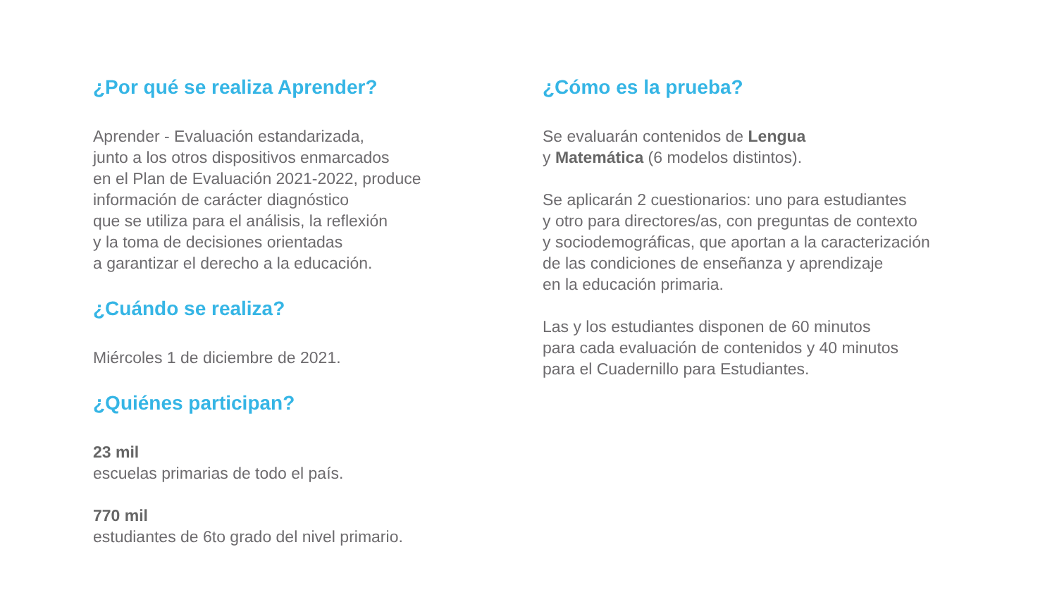¿Por qué se realiza Aprender?
Aprender - Evaluación estandarizada,
junto a los otros dispositivos enmarcados
en el Plan de Evaluación 2021-2022, produce
información de carácter diagnóstico
que se utiliza para el análisis, la reflexión
y la toma de decisiones orientadas
a garantizar el derecho a la educación.
¿Cuándo se realiza?
Miércoles 1 de diciembre de 2021.
¿Quiénes participan?
23 mil
escuelas primarias de todo el país.
770 mil
estudiantes de 6to grado del nivel primario.
¿Cómo es la prueba?
Se evaluarán contenidos de Lengua
y Matemática (6 modelos distintos).
Se aplicarán 2 cuestionarios: uno para estudiantes
y otro para directores/as, con preguntas de contexto
y sociodemográficas, que aportan a la caracterización
de las condiciones de enseñanza y aprendizaje
en la educación primaria.
Las y los estudiantes disponen de 60 minutos
para cada evaluación de contenidos y 40 minutos
para el Cuadernillo para Estudiantes.